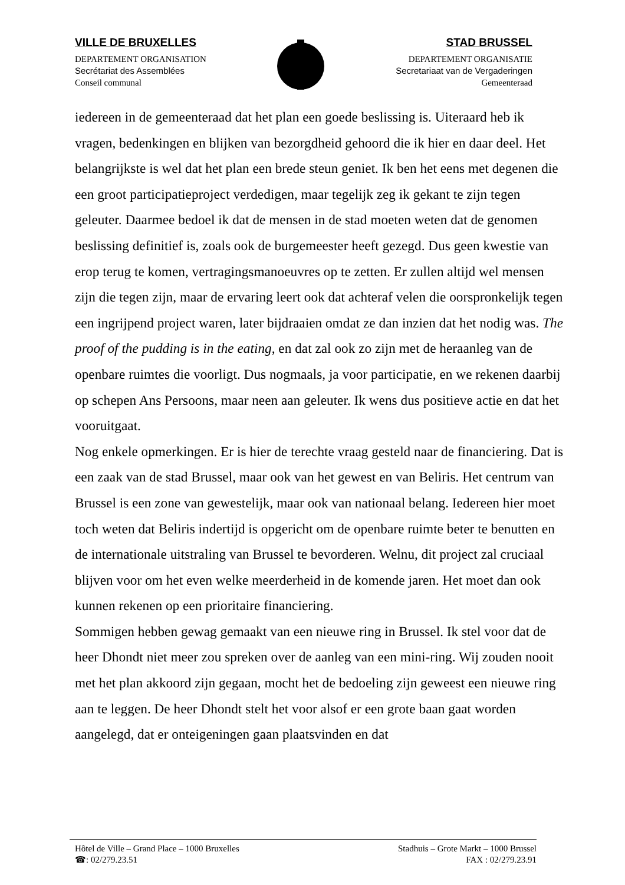VILLE DE BRUXELLES
DEPARTEMENT ORGANISATION
Secrétariat des Assemblées
Conseil communal
STAD BRUSSEL
DEPARTEMENT ORGANISATIE
Secretariaat van de Vergaderingen
Gemeenteraad
iedereen in de gemeenteraad dat het plan een goede beslissing is. Uiteraard heb ik vragen, bedenkingen en blijken van bezorgdheid gehoord die ik hier en daar deel. Het belangrijkste is wel dat het plan een brede steun geniet. Ik ben het eens met degenen die een groot participatieproject verdedigen, maar tegelijk zeg ik gekant te zijn tegen geleuter. Daarmee bedoel ik dat de mensen in de stad moeten weten dat de genomen beslissing definitief is, zoals ook de burgemeester heeft gezegd. Dus geen kwestie van erop terug te komen, vertragingsmanoeuvres op te zetten. Er zullen altijd wel mensen zijn die tegen zijn, maar de ervaring leert ook dat achteraf velen die oorspronkelijk tegen een ingrijpend project waren, later bijdraaien omdat ze dan inzien dat het nodig was. The proof of the pudding is in the eating, en dat zal ook zo zijn met de heraanleg van de openbare ruimtes die voorligt. Dus nogmaals, ja voor participatie, en we rekenen daarbij op schepen Ans Persoons, maar neen aan geleuter. Ik wens dus positieve actie en dat het vooruitgaat.
Nog enkele opmerkingen. Er is hier de terechte vraag gesteld naar de financiering. Dat is een zaak van de stad Brussel, maar ook van het gewest en van Beliris. Het centrum van Brussel is een zone van gewestelijk, maar ook van nationaal belang. Iedereen hier moet toch weten dat Beliris indertijd is opgericht om de openbare ruimte beter te benutten en de internationale uitstraling van Brussel te bevorderen. Welnu, dit project zal cruciaal blijven voor om het even welke meerderheid in de komende jaren. Het moet dan ook kunnen rekenen op een prioritaire financiering.
Sommigen hebben gewag gemaakt van een nieuwe ring in Brussel. Ik stel voor dat de heer Dhondt niet meer zou spreken over de aanleg van een mini-ring. Wij zouden nooit met het plan akkoord zijn gegaan, mocht het de bedoeling zijn geweest een nieuwe ring aan te leggen. De heer Dhondt stelt het voor alsof er een grote baan gaat worden aangelegd, dat er onteigeningen gaan plaatsvinden en dat
Hôtel de Ville – Grand Place – 1000 Bruxelles
☎: 02/279.23.51
Stadhuis – Grote Markt – 1000 Brussel
FAX : 02/279.23.91